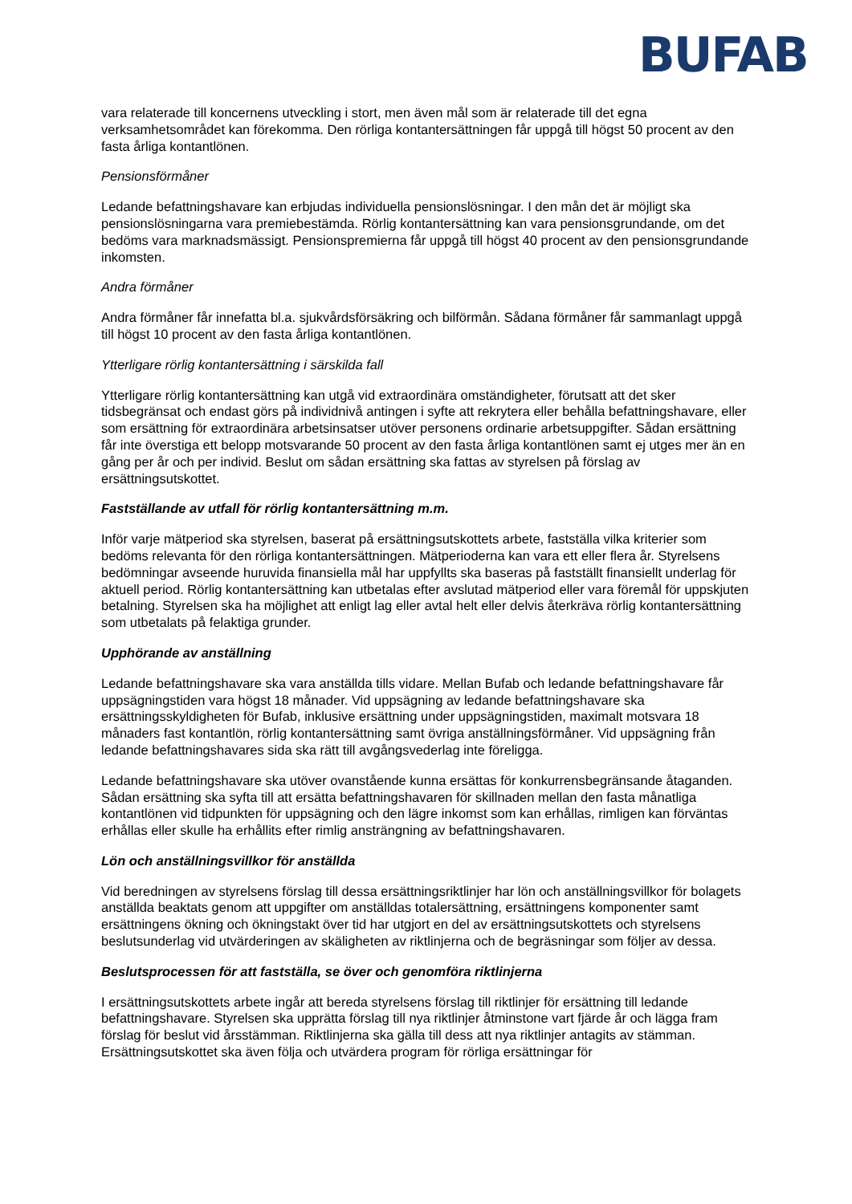BUFAB
vara relaterade till koncernens utveckling i stort, men även mål som är relaterade till det egna verksamhetsområdet kan förekomma. Den rörliga kontantersättningen får uppgå till högst 50 procent av den fasta årliga kontantlönen.
Pensionsförmåner
Ledande befattningshavare kan erbjudas individuella pensionslösningar. I den mån det är möjligt ska pensionslösningarna vara premiebestämda. Rörlig kontantersättning kan vara pensionsgrundande, om det bedöms vara marknadsmässigt. Pensionspremierna får uppgå till högst 40 procent av den pensionsgrundande inkomsten.
Andra förmåner
Andra förmåner får innefatta bl.a. sjukvårdsförsäkring och bilförmån. Sådana förmåner får sammanlagt uppgå till högst 10 procent av den fasta årliga kontantlönen.
Ytterligare rörlig kontantersättning i särskilda fall
Ytterligare rörlig kontantersättning kan utgå vid extraordinära omständigheter, förutsatt att det sker tidsbegränsat och endast görs på individnivå antingen i syfte att rekrytera eller behålla befattningshavare, eller som ersättning för extraordinära arbetsinsatser utöver personens ordinarie arbetsuppgifter. Sådan ersättning får inte överstiga ett belopp motsvarande 50 procent av den fasta årliga kontantlönen samt ej utges mer än en gång per år och per individ. Beslut om sådan ersättning ska fattas av styrelsen på förslag av ersättningsutskottet.
Fastställande av utfall för rörlig kontantersättning m.m.
Inför varje mätperiod ska styrelsen, baserat på ersättningsutskottets arbete, fastställa vilka kriterier som bedöms relevanta för den rörliga kontantersättningen. Mätperioderna kan vara ett eller flera år. Styrelsens bedömningar avseende huruvida finansiella mål har uppfyllts ska baseras på fastställt finansiellt underlag för aktuell period. Rörlig kontantersättning kan utbetalas efter avslutad mätperiod eller vara föremål för uppskjuten betalning. Styrelsen ska ha möjlighet att enligt lag eller avtal helt eller delvis återkräva rörlig kontantersättning som utbetalats på felaktiga grunder.
Upphörande av anställning
Ledande befattningshavare ska vara anställda tills vidare. Mellan Bufab och ledande befattningshavare får uppsägningstiden vara högst 18 månader. Vid uppsägning av ledande befattningshavare ska ersättningsskyldigheten för Bufab, inklusive ersättning under uppsägningstiden, maximalt motsvara 18 månaders fast kontantlön, rörlig kontantersättning samt övriga anställningsförmåner. Vid uppsägning från ledande befattningshavares sida ska rätt till avgångsvederlag inte föreligga.
Ledande befattningshavare ska utöver ovanstående kunna ersättas för konkurrensbegränsande åtaganden. Sådan ersättning ska syfta till att ersätta befattningshavaren för skillnaden mellan den fasta månatliga kontantlönen vid tidpunkten för uppsägning och den lägre inkomst som kan erhållas, rimligen kan förväntas erhållas eller skulle ha erhållits efter rimlig ansträngning av befattningshavaren.
Lön och anställningsvillkor för anställda
Vid beredningen av styrelsens förslag till dessa ersättningsriktlinjer har lön och anställningsvillkor för bolagets anställda beaktats genom att uppgifter om anställdas totalersättning, ersättningens komponenter samt ersättningens ökning och ökningstakt över tid har utgjort en del av ersättningsutskottets och styrelsens beslutsunderlag vid utvärderingen av skäligheten av riktlinjerna och de begräsningar som följer av dessa.
Beslutsprocessen för att fastställa, se över och genomföra riktlinjerna
I ersättningsutskottets arbete ingår att bereda styrelsens förslag till riktlinjer för ersättning till ledande befattningshavare. Styrelsen ska upprätta förslag till nya riktlinjer åtminstone vart fjärde år och lägga fram förslag för beslut vid årsstämman. Riktlinjerna ska gälla till dess att nya riktlinjer antagits av stämman. Ersättningsutskottet ska även följa och utvärdera program för rörliga ersättningar för